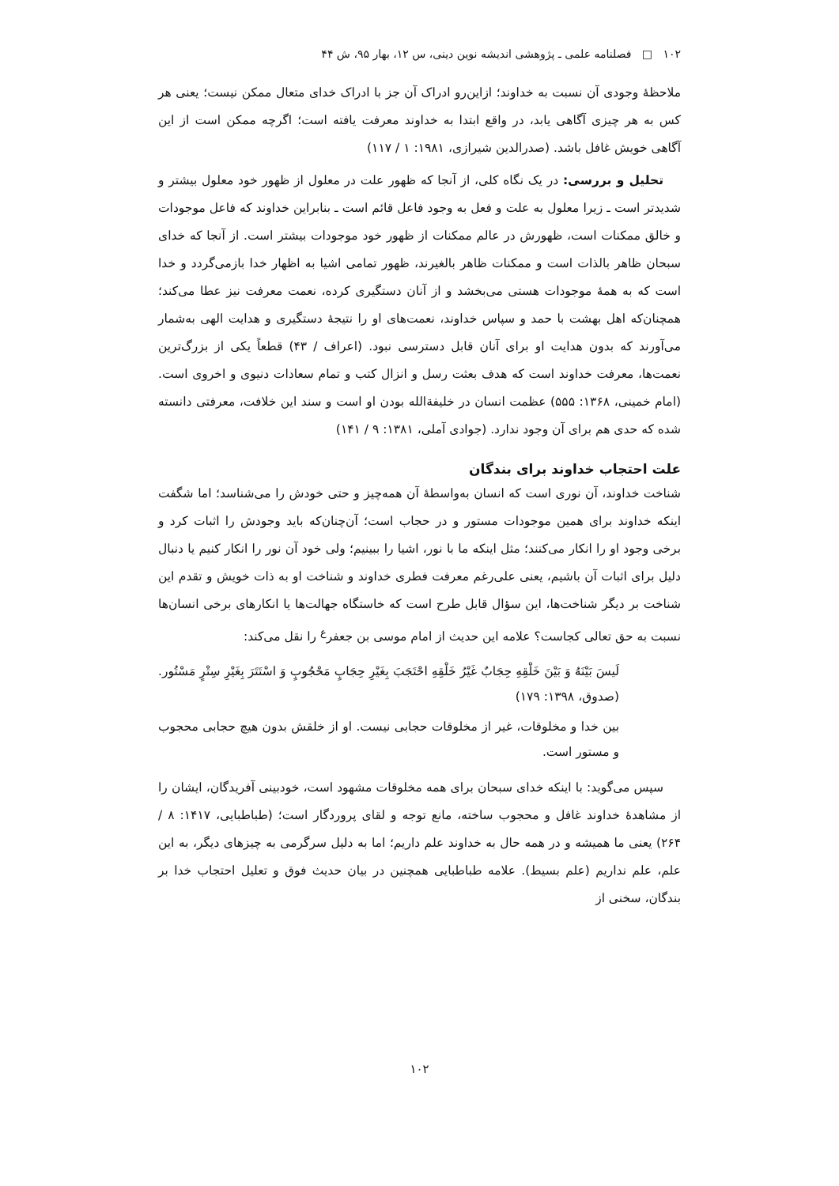۱۰۲ □ فصلنامه علمی ـ پژوهشی اندیشه نوین دینی، س ۱۲، بهار ۹۵، ش ۴۴
ملاحظهٔ وجودی آن نسبت به خداوند؛ ازاین‌رو ادراک آن جز با ادراک خدای متعال ممکن نیست؛ یعنی هر کس به هر چیزی آگاهی یابد، در واقع ابتدا به خداوند معرفت یافته است؛ اگرچه ممکن است از این آگاهی خویش غافل باشد. (صدرالدین شیرازی، ۱۹۸۱: ۱ / ۱۱۷)
تحلیل و بررسی: در یک نگاه کلی، از آنجا که ظهور علت در معلول از ظهور خود معلول بیشتر و شدیدتر است ـ زیرا معلول به علت و فعل به وجود فاعل قائم است ـ بنابراین خداوند که فاعل موجودات و خالق ممکنات است، ظهورش در عالم ممکنات از ظهور خود موجودات بیشتر است. از آنجا که خدای سبحان ظاهر بالذات است و ممکنات ظاهر بالغیرند، ظهور تمامی اشیا به اظهار خدا بازمی‌گردد و خدا است که به همهٔ موجودات هستی می‌بخشد و از آنان دستگیری کرده، نعمت معرفت نیز عطا می‌کند؛ همچنان‌که اهل بهشت با حمد و سپاس خداوند، نعمت‌های او را نتیجهٔ دستگیری و هدایت الهی به‌شمار می‌آورند که بدون هدایت او برای آنان قابل دسترسی نبود. (اعراف / ۴۳) قطعاً یکی از بزرگ‌ترین نعمت‌ها، معرفت خداوند است که هدف بعثت رسل و انزال کتب و تمام سعادات دنیوی و اخروی است. (امام خمینی، ۱۳۶۸: ۵۵۵) عظمت انسان در خلیفةالله بودن او است و سند این خلافت، معرفتی دانسته شده که حدی هم برای آن وجود ندارد. (جوادی آملی، ۱۳۸۱: ۹ / ۱۴۱)
علت احتجاب خداوند برای بندگان
شناخت خداوند، آن نوری است که انسان به‌واسطهٔ آن همه‌چیز و حتی خودش را می‌شناسد؛ اما شگفت اینکه خداوند برای همین موجودات مستور و در حجاب است؛ آن‌چنان‌که باید وجودش را اثبات کرد و برخی وجود او را انکار می‌کنند؛ مثل اینکه ما با نور، اشیا را ببینیم؛ ولی خود آن نور را انکار کنیم یا دنبال دلیل برای اثبات آن باشیم، یعنی علی‌رغم معرفت فطری خداوند و شناخت او به ذات خویش و تقدم این شناخت بر دیگر شناخت‌ها، این سؤال قابل طرح است که خاستگاه جهالت‌ها یا انکارهای برخی انسان‌ها نسبت به حق تعالی کجاست؟ علامه این حدیث از امام موسی بن جعفر<sup>ع</sup> را نقل می‌کند:
لَیسَ بَیْنَهُ وَ بَیْنَ خَلْقِهِ حِجَابٌ غَیْرُ خَلْقِهِ احْتَجَبَ بِغَیْرِ حِجَابٍ مَحْجُوبٍ وَ اسْتَتَرَ بِغَیْرِ سِتْرٍ مَسْتُور. (صدوق، ۱۳۹۸: ۱۷۹)
بین خدا و مخلوقات، غیر از مخلوقات حجابی نیست. او از خلقش بدون هیچ حجابی محجوب و مستور است.
سپس می‌گوید: با اینکه خدای سبحان برای همه مخلوقات مشهود است، خودبینی آفریدگان، ایشان را از مشاهدهٔ خداوند غافل و محجوب ساخته، مانع توجه و لقای پروردگار است؛ (طباطبایی، ۱۴۱۷: ۸ / ۲۶۴) یعنی ما همیشه و در همه حال به خداوند علم داریم؛ اما به دلیل سرگرمی به چیزهای دیگر، به این علم، علم نداریم (علم بسیط). علامه طباطبایی همچنین در بیان حدیث فوق و تعلیل احتجاب خدا بر بندگان، سخنی از
۱۰۲